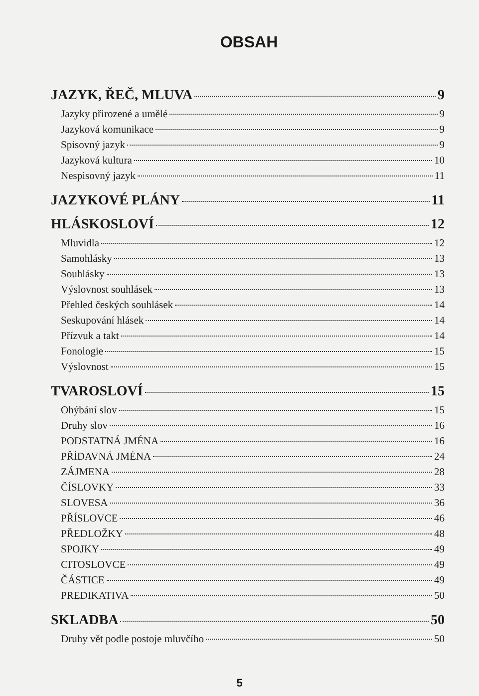OBSAH
JAZYK, ŘEČ, MLUVA 9
Jazyky přirozené a umělé 9
Jazyková komunikace 9
Spisovný jazyk 9
Jazyková kultura 10
Nespisovný jazyk 11
JAZYKOVÉ PLÁNY 11
HLÁSKOSLOVÍ 12
Mluvidla 12
Samohlásky 13
Souhlásky 13
Výslovnost souhlásek 13
Přehled českých souhlásek 14
Seskupování hlásek 14
Přízvuk a takt 14
Fonologie 15
Výslovnost 15
TVAROSLOVÍ 15
Ohýbání slov 15
Druhy slov 16
PODSTATNÁ JMÉNA 16
PŘÍDAVNÁ JMÉNA 24
ZÁJMENA 28
ČÍSLOVKY 33
SLOVESA 36
PŘÍSLOVCE 46
PŘEDLOŽKY 48
SPOJKY 49
CITOSLOVCE 49
ČÁSTICE 49
PREDIKATIVA 50
SKLADBA 50
Druhy vět podle postoje mluvčího 50
5